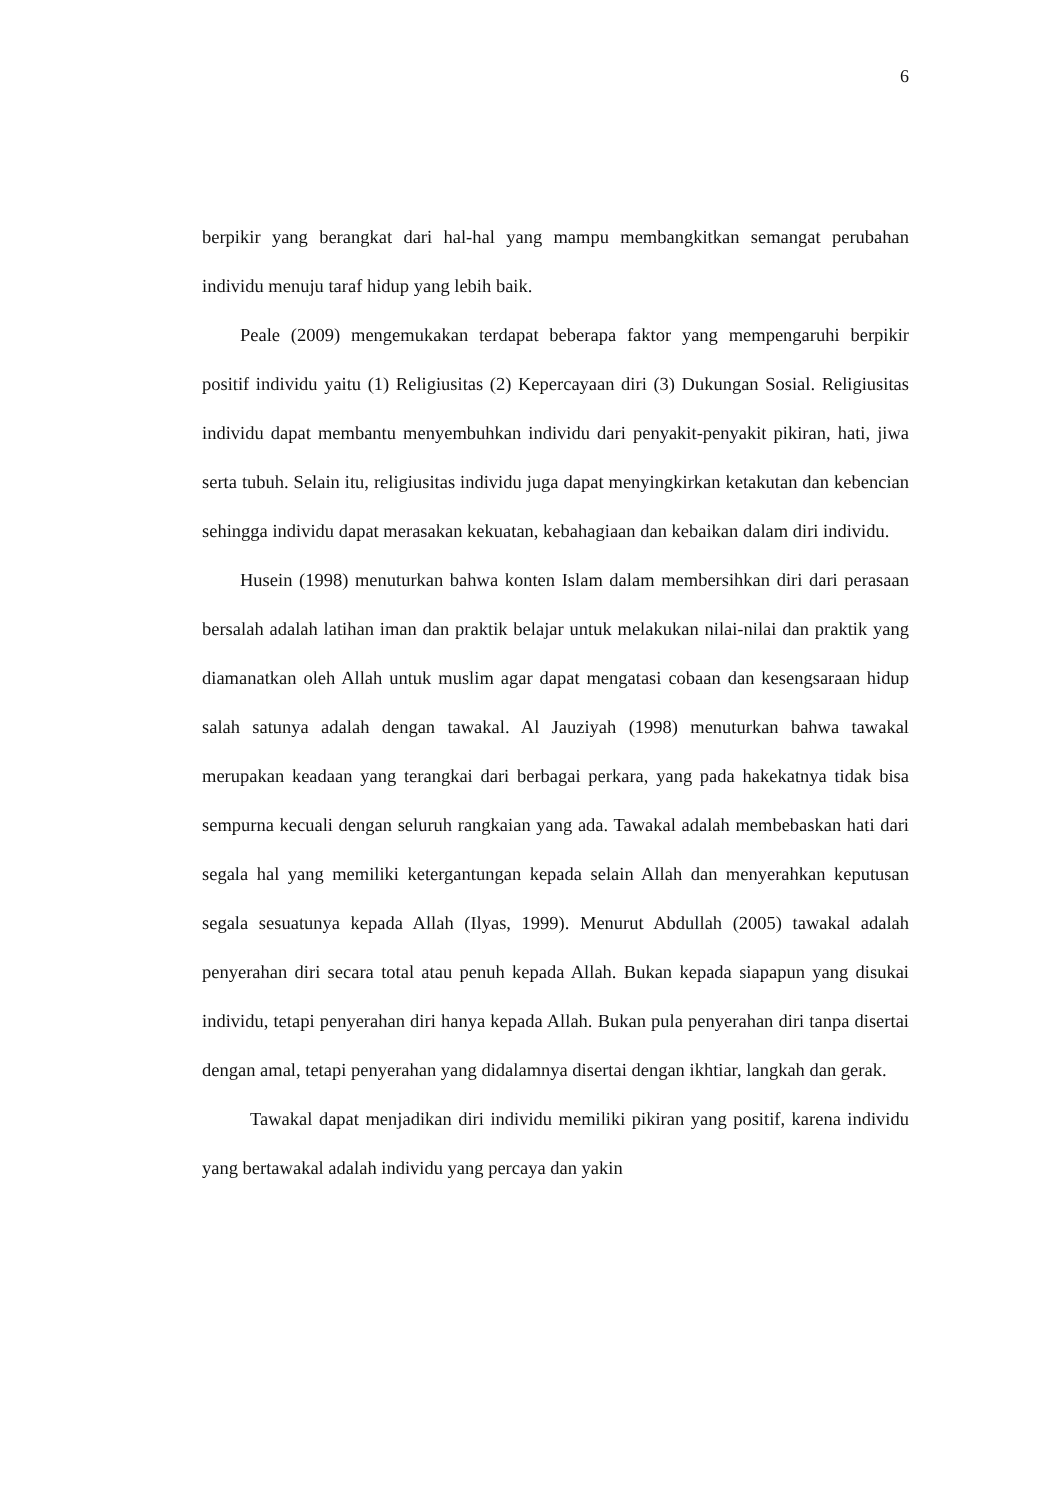6
berpikir yang berangkat dari hal-hal yang mampu membangkitkan semangat perubahan individu menuju taraf hidup yang lebih baik.
Peale (2009) mengemukakan terdapat beberapa faktor yang mempengaruhi berpikir positif individu yaitu (1) Religiusitas (2) Kepercayaan diri (3) Dukungan Sosial. Religiusitas individu dapat membantu menyembuhkan individu dari penyakit-penyakit pikiran, hati, jiwa serta tubuh. Selain itu, religiusitas individu juga dapat menyingkirkan ketakutan dan kebencian sehingga individu dapat merasakan kekuatan, kebahagiaan dan kebaikan dalam diri individu.
Husein (1998) menuturkan bahwa konten Islam dalam membersihkan diri dari perasaan bersalah adalah latihan iman dan praktik belajar untuk melakukan nilai-nilai dan praktik yang diamanatkan oleh Allah untuk muslim agar dapat mengatasi cobaan dan kesengsaraan hidup salah satunya adalah dengan tawakal. Al Jauziyah (1998) menuturkan bahwa tawakal merupakan keadaan yang terangkai dari berbagai perkara, yang pada hakekatnya tidak bisa sempurna kecuali dengan seluruh rangkaian yang ada. Tawakal adalah membebaskan hati dari segala hal yang memiliki ketergantungan kepada selain Allah dan menyerahkan keputusan segala sesuatunya kepada Allah (Ilyas, 1999). Menurut Abdullah (2005) tawakal adalah penyerahan diri secara total atau penuh kepada Allah. Bukan kepada siapapun yang disukai individu, tetapi penyerahan diri hanya kepada Allah. Bukan pula penyerahan diri tanpa disertai dengan amal, tetapi penyerahan yang didalamnya disertai dengan ikhtiar, langkah dan gerak.
Tawakal dapat menjadikan diri individu memiliki pikiran yang positif, karena individu yang bertawakal adalah individu yang percaya dan yakin